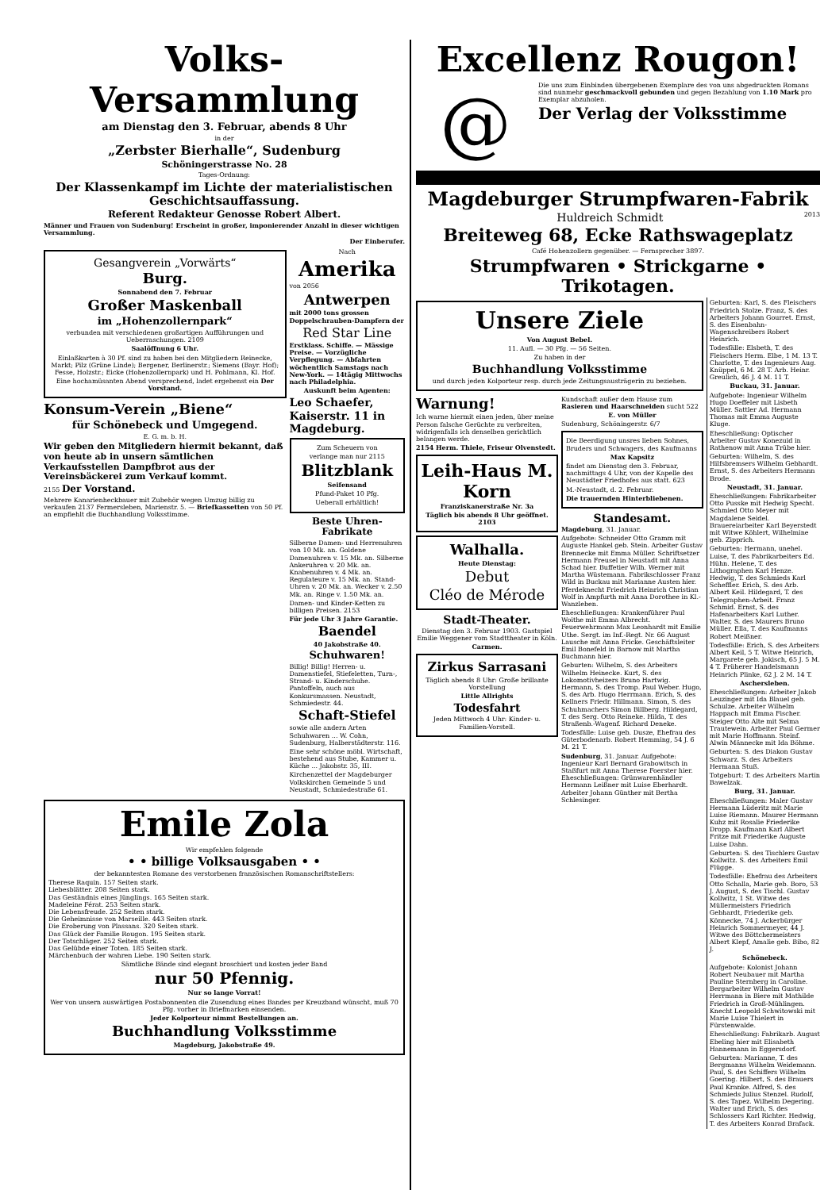Volks-Versammlung
am Dienstag den 3. Februar, abends 8 Uhr
in der
„Zerbster Bierhalle“, Sudenburg
Schöningerstrasse No. 28
Tages-Ordnung:
Der Klassenkampf im Lichte der materialistischen Geschichtsauffassung.
Referent Redakteur Genosse Robert Albert.
Männer und Frauen von Sudenburg! Erscheint in großer, imponierender Anzahl in dieser wichtigen Versammlung.
Der Einberufer.
Gesangverein „Vorwärts“
Burg.
Sonnabend den 7. Februar
Großer Maskenball
im „Hohenzollernpark“
verbunden mit verschiedenen großartigen Aufführungen und Ueberraschungen. 2109
Saalöffnung 6 Uhr.
Einlaßkarten à 30 Pf. sind zu haben bei den Mitgliedern Reinecke, Markt; Pilz (Grüne Linde); Bergener, Berlinerstr.; Siemens (Bayr. Hof); Fesse, Holzstr.; Eicke (Hohenzollernpark) und H. Pohlmann, Kl. Hof.
Eine hochamüsanten Abend versprechend, ladet ergebenst ein Der Vorstand.
Konsum-Verein „Biene“
für Schönebeck und Umgegend.
E. G. m. b. H.
Wir geben den Mitgliedern hiermit bekannt, daß von heute ab in unsern sämtlichen Verkaufsstellen Dampfbrot aus der Vereinsbäckerei zum Verkauf kommt.
2155 Der Vorstand.
Mehrere Kanarienheckbauer mit Zubehör wegen Umzug billig zu verkaufen 2137 Fermersleben, Marienstr. 5. — Briefkassetten von 50 Pf. an empfiehlt die Buchhandlung Volksstimme.
Nach
Amerika
von 2056
Antwerpen
mit 2000 tons grossen Doppelschrauben-Dampfern der
Red Star Line
Erstklass. Schiffe. — Mässige Preise. — Vorzügliche Verpflegung. — Abfahrten wöchentlich Samstags nach New-York. — 14tägig Mittwochs nach Philadelphia.
Auskunft beim Agenten:
Leo Schaefer, Kaiserstr. 11 in Magdeburg.
Zum Scheuern von
verlange man nur 2115
Blitzblank
Seifensand
Pfund-Paket 10 Pfg.
Ueberall erhältlich!
Beste Uhren-Fabrikate
Silberne Damen- und Herrenuhren von 10 Mk. an. Goldene Damenuhren v. 15 Mk. an. Silberne Ankeruhren v. 20 Mk. an. Knabenuhren v. 4 Mk. an. Regulateure v. 15 Mk. an. Stand-Uhren v. 20 Mk. an. Wecker v. 2.50 Mk. an. Ringe v. 1.50 Mk. an.
Damen- und Kinder-Ketten zu billigen Preisen. 2153
Für jede Uhr 3 Jahre Garantie.
Baendel
40 Jakobstraße 40.
Schuhwaren!
Billig! Billig! Herren- u. Damenstiefel, Stiefeletten, Turn-, Strand- u. Kinderschuhe. Pantoffeln, auch aus Konkursmassen. Neustadt, Schmiedestr. 44.
Schaft-Stiefel
sowie alle andern Arten Schuhwaren ... W. Cohn, Sudenburg, Halberstädterstr. 116.
Eine sehr schöne möbl. Wirtschaft, bestehend aus Stube, Kammer u. Küche ... Jakobstr. 35, III.
Kirchenzettel der Magdeburger Volkskirchen Gemeinde 5 und Neustadt, Schmiedestraße 61.
Emile Zola
Wir empfehlen folgende
• • billige Volksausgaben • •
der bekanntesten Romane des verstorbenen französischen Romanschriftstellers:
Therese Raquin. 157 Seiten stark.
Liebesblätter. 208 Seiten stark.
Das Geständnis eines Jünglings. 165 Seiten stark.
Madeleine Férat. 253 Seiten stark.
Die Lebensfreude. 252 Seiten stark.
Die Geheimnisse von Marseille. 443 Seiten stark.
Die Eroberung von Plassans. 320 Seiten stark.
Das Glück der Familie Rougon. 195 Seiten stark.
Der Totschläger. 252 Seiten stark.
Das Gelübde einer Toten. 185 Seiten stark.
Märchenbuch der wahren Liebe. 190 Seiten stark.
Sämtliche Bände sind elegant broschiert und kosten jeder Band
nur 50 Pfennig.
Nur so lange Vorrat!
Wer von unsern auswärtigen Postabonnenten die Zusendung eines Bandes per Kreuzband wünscht, muß 70 Pfg. vorher in Briefmarken einsenden.
Jeder Kolporteur nimmt Bestellungen an.
Buchhandlung Volksstimme
Magdeburg, Jakobstraße 49.
Excellenz Rougon!
@
Die uns zum Einbinden übergebenen Exemplare des von uns abgedruckten Romans sind nunmehr geschmackvoll gebunden und gegen Bezahlung von 1.10 Mark pro Exemplar abzuholen.
Der Verlag der Volksstimme
Magdeburger Strumpfwaren-Fabrik
Huldreich Schmidt 2013
Breiteweg 68, Ecke Rathswageplatz
Café Hohenzollern gegenüber. — Fernsprecher 3897.
Strumpfwaren • Strickgarne • Trikotagen.
Unsere Ziele
Von August Bebel.
11. Aufl. — 30 Pfg. — 56 Seiten.
Zu haben in der
Buchhandlung Volksstimme
und durch jeden Kolporteur resp. durch jede Zeitungsausträgerin zu beziehen.
Warnung!
Ich warne hiermit einen jeden, über meine Person falsche Gerüchte zu verbreiten, widrigenfalls ich denselben gerichtlich belangen werde.
2154 Herm. Thiele, Friseur Olvenstedt.
Leih-Haus M. Korn
Franziskanerstraße Nr. 3a
Täglich bis abends 8 Uhr geöffnet. 2103
Walhalla.
Heute Dienstag:
Debut
Cléo de Mérode
Stadt-Theater.
Dienstag den 3. Februar 1903. Gastspiel Emilie Weggener vom Stadttheater in Köln.
Carmen.
Zirkus Sarrasani
Täglich abends 8 Uhr: Große brillante Vorstellung
Little Allrights
Todesfahrt
Jeden Mittwoch 4 Uhr: Kinder- u. Familien-Vorstell.
Kundschaft außer dem Hause zum Rasieren und Haarschneiden sucht 522
E. von Müller
Sudenburg, Schöningerstr. 6/7
Die Beerdigung unsres lieben Sohnes, Bruders und Schwagers, des Kaufmanns
Max Kapsitz
findet am Dienstag den 3. Februar, nachmittags 4 Uhr, von der Kapelle des Neustädter Friedhofes aus statt. 623
M.-Neustadt, d. 2. Februar.
Die trauernden Hinterbliebenen.
Standesamt.
Magdeburg, 31. Januar.
Aufgebote: Schneider Otto Gramm mit Auguste Hankel geb. Stein. Arbeiter Gustav Brennecke mit Emma Müller. Schriftsetzer Hermann Freusel in Neustadt mit Anna Schad hier. Buffetier Wilh. Werner mit Martha Wüstemann. Fabrikschlosser Franz Wild in Buckau mit Marianne Austen hier. Pferdeknecht Friedrich Heinrich Christian Wolf in Ampfurth mit Anna Dorothee in Kl.-Wanzleben.
Eheschließungen: Krankenführer Paul Woithe mit Emma Albrecht. Feuerwehrmann Max Leonhardt mit Emilie Uthe. Sergt. im Inf.-Regt. Nr. 66 August Lausche mit Anna Fricke. Geschäftsleiter Emil Bonefeld in Barnow mit Martha Buchmann hier.
Geburten: Wilhelm, S. des Arbeiters Wilhelm Heinecke. Kurt, S. des Lokomotivheizers Bruno Hartwig. Hermann, S. des Tromp. Paul Weber. Hugo, S. des Arb. Hugo Herrmann. Erich, S. des Kellners Friedr. Hillmann. Simon, S. des Schuhmachers Simon Billberg. Hildegard, T. des Serg. Otto Reineke. Hilda, T. des Straßenb.-Wagenf. Richard Deneke.
Todesfälle: Luise geb. Dusze, Ehefrau des Güterbodenarb. Robert Hemming, 54 J. 6 M. 21 T.
Sudenburg, 31. Januar. Aufgebote: Ingenieur Karl Bernard Grabowitsch in Staßfurt mit Anna Therese Foerster hier. Eheschließungen: Grünwarenhändler Hermann Leißner mit Luise Eberhardt. Arbeiter Johann Günther mit Bertha Schlesinger.
Geburten: Karl, S. des Fleischers Friedrich Stolze. Franz, S. des Arbeiters Johann Gourret. Ernst, S. des Eisenbahn-Wagenschreibers Robert Heinrich.
Todesfälle: Elsbeth, T. des Fleischers Herm. Elbe, 1 M. 13 T. Charlotte, T. des Ingenieurs Aug. Knüppel, 6 M. 28 T. Arb. Heinr. Greulich, 46 J. 4 M. 11 T.
Buckau, 31. Januar.
Aufgebote: Ingenieur Wilhelm Hugo Doeffeler mit Lisbeth Müller. Sattler Ad. Hermann Thomas mit Emma Auguste Kluge.
Eheschließung: Optischer Arbeiter Gustav Konezuid in Rathenow mit Anna Trübe hier.
Geburten: Wilhelm, S. des Hilfsbremsers Wilhelm Gebhardt. Ernst, S. des Arbeiters Hermann Brode.
Neustadt, 31. Januar.
Eheschließungen: Fabrikarbeiter Otto Pusske mit Hedwig Specht. Schmied Otto Meyer mit Magdalene Seidel. Brauereiarbeiter Karl Beyerstedt mit Witwe Köhlert, Wilhelmine geb. Zipprich.
Geburten: Hermann, unehel. Luise, T. des Fabrikarbeiters Ed. Hühn. Helene, T. des Lithographen Karl Henze. Hedwig, T. des Schmieds Karl Scheffler. Erich, S. des Arb. Albert Keil. Hildegard, T. des Telegraphen-Arbeit. Franz Schmid. Ernst, S. des Hafenarbeiters Karl Luther. Walter, S. des Maurers Bruno Müller. Ella, T. des Kaufmanns Robert Meißner.
Todesfälle: Erich, S. des Arbeiters Albert Keil, 5 T. Witwe Heinrich, Margarete geb. Jokisch, 65 J. 5 M. 4 T. Früherer Handelsmann Heinrich Plinke, 62 J. 2 M. 14 T.
Aschersleben.
Eheschließungen: Arbeiter Jakob Leuzinger mit Ida Blauel geb. Schulze. Arbeiter Wilhelm Happach mit Emma Fischer. Steiger Otto Alte mit Selma Trautewein. Arbeiter Paul Germer mit Marie Hoffmann. Steinf. Alwin Männecke mit Ida Böhme.
Geburten: S. des Diakon Gustav Schwarz. S. des Arbeiters Hermann Stuß.
Totgeburt: T. des Arbeiters Martin Bawelzak.
Burg, 31. Januar.
Eheschließungen: Maler Gustav Hermann Lüderitz mit Marie Luise Riemann. Maurer Hermann Kuhz mit Rosalie Friederike Dropp. Kaufmann Karl Albert Fritze mit Friederike Auguste Luise Dahn.
Geburten: S. des Tischlers Gustav Kollwitz. S. des Arbeiters Emil Flügge.
Todesfälle: Ehefrau des Arbeiters Otto Schalla, Marie geb. Boro, 53 J. August, S. des Tischl. Gustav Kollwitz, 1 St. Witwe des Müllermeisters Friedrich Gebhardt, Friederike geb. Könnecke, 74 J. Ackerbürger Heinrich Sommermeyer, 44 J. Witwe des Böttchermeisters Albert Klepf, Amalie geb. Bibo, 82 J.
Schönebeck.
Aufgebote: Kolonist Johann Robert Neubauer mit Martha Pauline Sternberg in Caroline. Bergarbeiter Wilhelm Gustav Herrmann in Biere mit Mathilde Friedrich in Groß-Mühlingen. Knecht Leopold Schwitowski mit Marie Luise Thielert in Fürstenwalde.
Eheschließung: Fabrikarb. August Ebeling hier mit Elisabeth Hannemann in Eggersdorf.
Geburten: Marianne, T. des Bergmanns Wilhelm Weidemann. Paul, S. des Schiffers Wilhelm Goering. Hilbert, S. des Brauers Paul Kranke. Alfred, S. des Schmieds Julius Stenzel. Rudolf, S. des Tapez. Wilhelm Degering. Walter und Erich, S. des Schlossers Karl Richter. Hedwig, T. des Arbeiters Konrad Brafack.